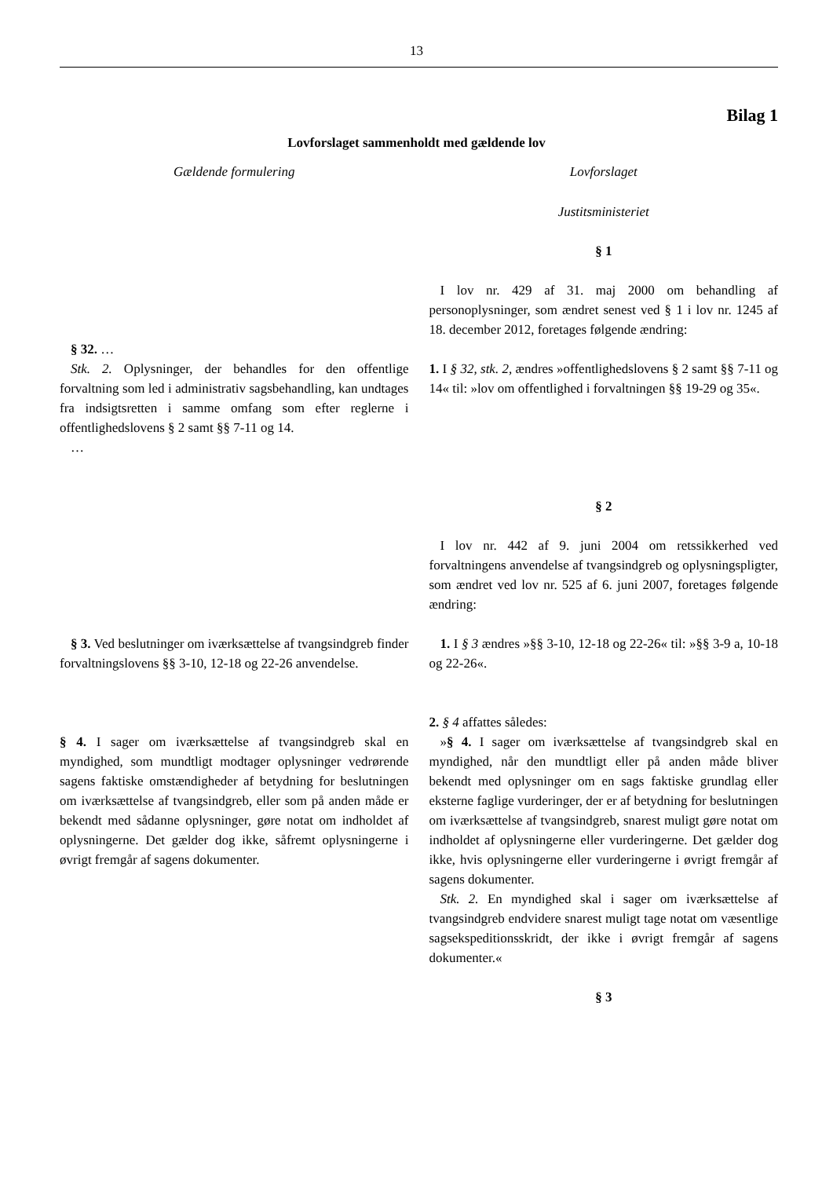13
Bilag 1
Lovforslaget sammenholdt med gældende lov
Gældende formulering Lovforslaget
Justitsministeriet
§ 1
I lov nr. 429 af 31. maj 2000 om behandling af personoplysninger, som ændret senest ved § 1 i lov nr. 1245 af 18. december 2012, foretages følgende ændring:
§ 32. …
Stk. 2. Oplysninger, der behandles for den offentlige forvaltning som led i administrativ sagsbehandling, kan undtages fra indsigtsretten i samme omfang som efter reglerne i offentlighedslovens § 2 samt §§ 7-11 og 14.
…
1. I § 32, stk. 2, ændres »offentlighedslovens § 2 samt §§ 7-11 og 14« til: »lov om offentlighed i forvaltningen §§ 19-29 og 35«.
§ 2
I lov nr. 442 af 9. juni 2004 om retssikkerhed ved forvaltningens anvendelse af tvangsindgreb og oplysningspligter, som ændret ved lov nr. 525 af 6. juni 2007, foretages følgende ændring:
§ 3. Ved beslutninger om iværksættelse af tvangsindgreb finder forvaltningslovens §§ 3-10, 12-18 og 22-26 anvendelse.
1. I § 3 ændres »§§ 3-10, 12-18 og 22-26« til: »§§ 3-9 a, 10-18 og 22-26«.
§ 4. I sager om iværksættelse af tvangsindgreb skal en myndighed, som mundtligt modtager oplysninger vedrørende sagens faktiske omstændigheder af betydning for beslutningen om iværksættelse af tvangsindgreb, eller som på anden måde er bekendt med sådanne oplysninger, gøre notat om indholdet af oplysningerne. Det gælder dog ikke, såfremt oplysningerne i øvrigt fremgår af sagens dokumenter.
2. § 4 affattes således:
»§ 4. I sager om iværksættelse af tvangsindgreb skal en myndighed, når den mundtligt eller på anden måde bliver bekendt med oplysninger om en sags faktiske grundlag eller eksterne faglige vurderinger, der er af betydning for beslutningen om iværksættelse af tvangsindgreb, snarest muligt gøre notat om indholdet af oplysningerne eller vurderingerne. Det gælder dog ikke, hvis oplysningerne eller vurderingerne i øvrigt fremgår af sagens dokumenter.
Stk. 2. En myndighed skal i sager om iværksættelse af tvangsindgreb endvidere snarest muligt tage notat om væsentlige sagsekspeditionsskridt, der ikke i øvrigt fremgår af sagens dokumenter.«
§ 3